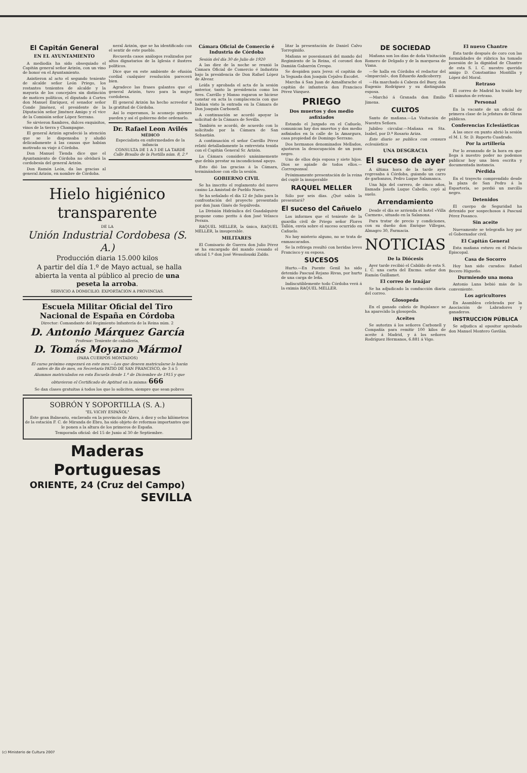El Capitán General
EN EL AYUNTAMIENTO
A mediodía ha sido obsequiado el Capitán general señor Arizón, con un vino de honor en el Ayuntamiento.
Asistieron al acto el segundo teniente de alcalde señor León Priego, los restantes tenientes de alcalde y la mayoría de los concejales sin distinción de matices políticos, el diputado á Cortes don Manuel Enríquez, el senador señor Conde Jiménez, el presidente de la Diputación señor Jiménez Amigo y el vice de la Comisión señor López Serrano.
Se sirvieron fiambres, dulces exquisitos, vinos de la tierra y Champagne.
El general Arizón agradeció la atención que se le dispensaba y aludió delicadamente á las causas que habían motivado su viaje á Córdoba.
Don Manuel Tienda dice que el Ayuntamiento de Córdoba no olvidará la cordobesía del general Arizón.
Don Ramón León, da las gracias al general Arizón, en nombre de Córdoba.
neral Arizón, que se ha identificado con el sentir de este pueblo.
Recuerda casos análogos realizados por altos dignatarios de la Iglesia é ilustres políticos.
Dice que en este ambiente de efusión cordial cualquier resolución parecerá bien.
Agradece las frases galantes que el general Arizón, tuvo para la mujer cordobesa.
El general Arizón ha hecho acreedor á la gratitud de Córdoba.
Así lo esperamos, lo aconsejo quienes pueden y así el gobierno debe ordenarlo.
Dr. Rafael Leon Avilés
MÉDICO
Especialista en enfermedades de la infancia
CONSULTA DE 1 A 3 DE LA TARDE
Calle Braulio de la Portilla núm. 8, 2.º
Hielo higiénico transparente
DE LA
Unión Industrial Cordobesa (S. A.)
Producción diaria 15.000 kilos
A partir del día 1.º de Mayo actual, se halla abierta la venta al público al precio de una peseta la arroba.
SERVICIO A DOMICILIO. EXPORTACION A PROVINCIAS.
Escuela Militar Oficial del Tiro Nacional de España en Córdoba
Director: Comandante del Regimiento Infantería de la Reina núm. 2
D. Antonio Márquez García
Profesor: Teniente de caballería,
D. Tomás Moyano Mármol
(PARA CUERPOS MONTADOS)
El curso próximo empezará en este mes.—Los que deseen matricularse lo harán antes de fin de mes, en Secretaría PATIO DE SAN FRANCISCO, de 3 á 5
Alumnos matriculados en esta Escuela desde 1.º de Diciembre de 1915 y que obtuvieron el Certificado de Aptitud en la misma: 666
Se dan clases gratuitas á todos los que lo soliciten, siempre que sean pobres
SOBRÓN Y SOPORTILLA (S. A.)
"EL VICHY ESPAÑOL"
Este gran Balneario, enclavado en la provincia de Alava, á diez y ocho kilómetros de la estación F. C. de Miranda de Ebro, ha sido objeto de reformas importantes que le ponen a la altura de los primeros de España.
Temporada oficial: del 15 de Junio al 30 de Septiembre.
Maderas Portuguesas
ORIENTE, 24 (Cruz del Campo)
SEVILLA
Cámara Oficial de Comercio é Industria de Córdoba
Sesión del día 30 de Julio de 1920
A las diez de la noche se reunió la Cámara Oficial de Comercio é Industria bajo la presidencia de Don Rafael López de Alvear.
Leída y aprobada el acta de la sesión anterior, tanto la presidencia como los Sres. Carrillo y Manso rogaron se hiciese constar en acta la complacencia con que habían visto la entrada en la Cámara de Don Joaquín Carbonell.
A continuación se acordó apoyar la solicitud de la Cámara de Sevilla.
También se acordó, de acuerdo con lo solicitado por la Cámara de San Sebastián.
A continuación el señor Carrillo Pérez relató detalladamente la entrevista tenida con el Capitán General Sr. Arizón.
La Cámara consideró unánimemente que debía prestar su incondicional apoyo.
Esto dió las gracias á la Cámara, terminándose con ello la sesión.
GOBIERNO CIVIL
Se ha inscrito el reglamento del nuevo casino La Amistad de Pueblo Nuevo.
Se ha señalado el día 12 de Julio para la confrontación del proyecto presentado por don Juan Ginés de Sepúlveda.
La División Hidráulica del Guadalquivir propone como perito á don José Velasco Peraza.
RAQUEL MELLER, la única, RAQUEL MELLER, la insuperable.
MILITARES
El Comisario de Guerra don Julio Pérez se ha encargado del mando cesando el oficial 1.º don José Wessolouski Zaldo.
litar la presentación de Daniel Calvo Torreginiño.
Mañana se posesionará del mando del Regimiento de la Reina, el coronel don Damián Gabarrón Crespo.
Se despiden para Jerez: el capitán de la Yeguada don Joaquín Cejalvo Escofet.
Marcha á San Juan de Aznalfarache el capitán de infantería don Francisco Pérez Vázquez.
PRIEGO
Dos muertos y dos medio asfixiados
Estando el Juzgado en el Cañuelo, comunican hay dos muertos y dos medio asfixiados en la calle de la Amargura, casa propiedad de Domingo Serrano.
Dos hermanos denominados Mellados, ajustaron la desocupación de un pozo negro.
Uno de ellos deja esposa y siete hijos. Dios se apiade de todos ellos.—Corresponsal.
Próximamente presentación de la reina del cuplé la insuperable
RAQUEL MELLER
Sólo por seis días. ¿Qué salón la presentará?
El suceso del Cañuelo
Los informes que el teniente de la guardia civil de Priego señor Flores Tallón, envía sobre el suceso ocurrido en Cañuelo.
No hay misterio alguno, no se trata de enmascarados.
Se la refriega resultó con heridas leves Francisco y su esposa.
SUCESOS
Hurto.—En Puente Genil ha sido detenido Pascual Rejano Rivas, por hurto de una carga de leña.
Indiscutiblemente todo Córdoba verá á la eximia RAQUEL MELLER.
DE SOCIEDAD
Mañana son los días de doña Visitación Romero de Delgado y de la marquesa de Viana.
—Se halla en Córdoba el redactor del «Imparcial», don Eduardo Andicoberry.
—Ha marchado á Cabeza del Buey, don Eugenio Rodríguez y su distinguida esposa.
—Marchó á Granada don Emilio Jimena.
CULTOS
Santo de mañana.—La Visitación de Nuestra Señora.
Jubileo circular.—Mañana en Sta. Isabel, por D.ª Rosario Ariza.
Este diario se publica con censura eclesiástica
UNA DESGRACIA
El suceso de ayer
A última hora de la tarde ayer regresaba á Córdoba, guiando un carro de garbanzos, Pedro Luque Salamanca.
Una hija del carrero, de cinco años, llamada Josefa Luque Cabello, cayó al suelo.
Arrendamiento
Desde el día se arrienda el hotel «Villa Carmen», situado en la Salanona.
Para tratar de precio y condiciones, con su dueño don Enrique Villegas, Almagro 30, Farmacia.
NOTICIAS
De la Diócesis
Ayer tarde recibió el Cabildo de esta S. I. C. una carta del Excmo. señor don Ramón Guillamet.
El correo de Iznájar
Se ha adjudicado la conducción diaria del correo.
Glosopeda
En el ganado cabrío de Bujalance se ha aparecido la glosopeda.
Aceites
Se autoriza á los señores Carbonell y Compañía para remitir 100 kilos de aceite á Madrid, y á los señores Rodríguez Hermanos, 6.881 á Vigo.
El nuevo Chantre
Esta tarde después de coro con las formalidades de rúbrica ha tomado posesión de la dignidad de Chantre de esta S. I. C. nuestro querido amigo D. Constantino Montilla y López del Moral.
Retraso
El correo de Madrid ha traído hoy 45 minutos de retraso.
Personal
En la vacante de un oficial de primera clase de la jefatura de Obras públicas.
Conferencias Eclesiásticas
A las once en punto abrió la sesión el M. I. Sr. D. Ruperto Cuadrado.
Por la artillería
Por lo avanzado de la hora en que llega á nuestro poder no podemos publicar hoy una bien escrita y documentada instancia.
Pérdida
En el trayecto comprendido desde la plaza de San Pedro á la Espartería, se perdió un zarcillo negro.
Detenidos
El cuerpo de Seguridad ha detenido por sospechosos á Pascual Pérez Posanco.
Sin aceite
Nuevamente se telegrafía hoy por el Gobernador civil.
El Capitán General
Esta mañana estuvo en el Palacio Episcopal.
Casa de Socorro
Hoy han sido curados: Rafael Becero Higueño.
Durmiendo una mona
Antonio Luna bebió más de lo conveniente.
Los agricultores
En Asamblea celebrada por la Asociación de Labradores y ganaderos.
INSTRUCCION PÚBLICA
Se adjudica al opositor aprobado don Manuel Montero Gavilán.
(c) Ministerio de Cultura 2007